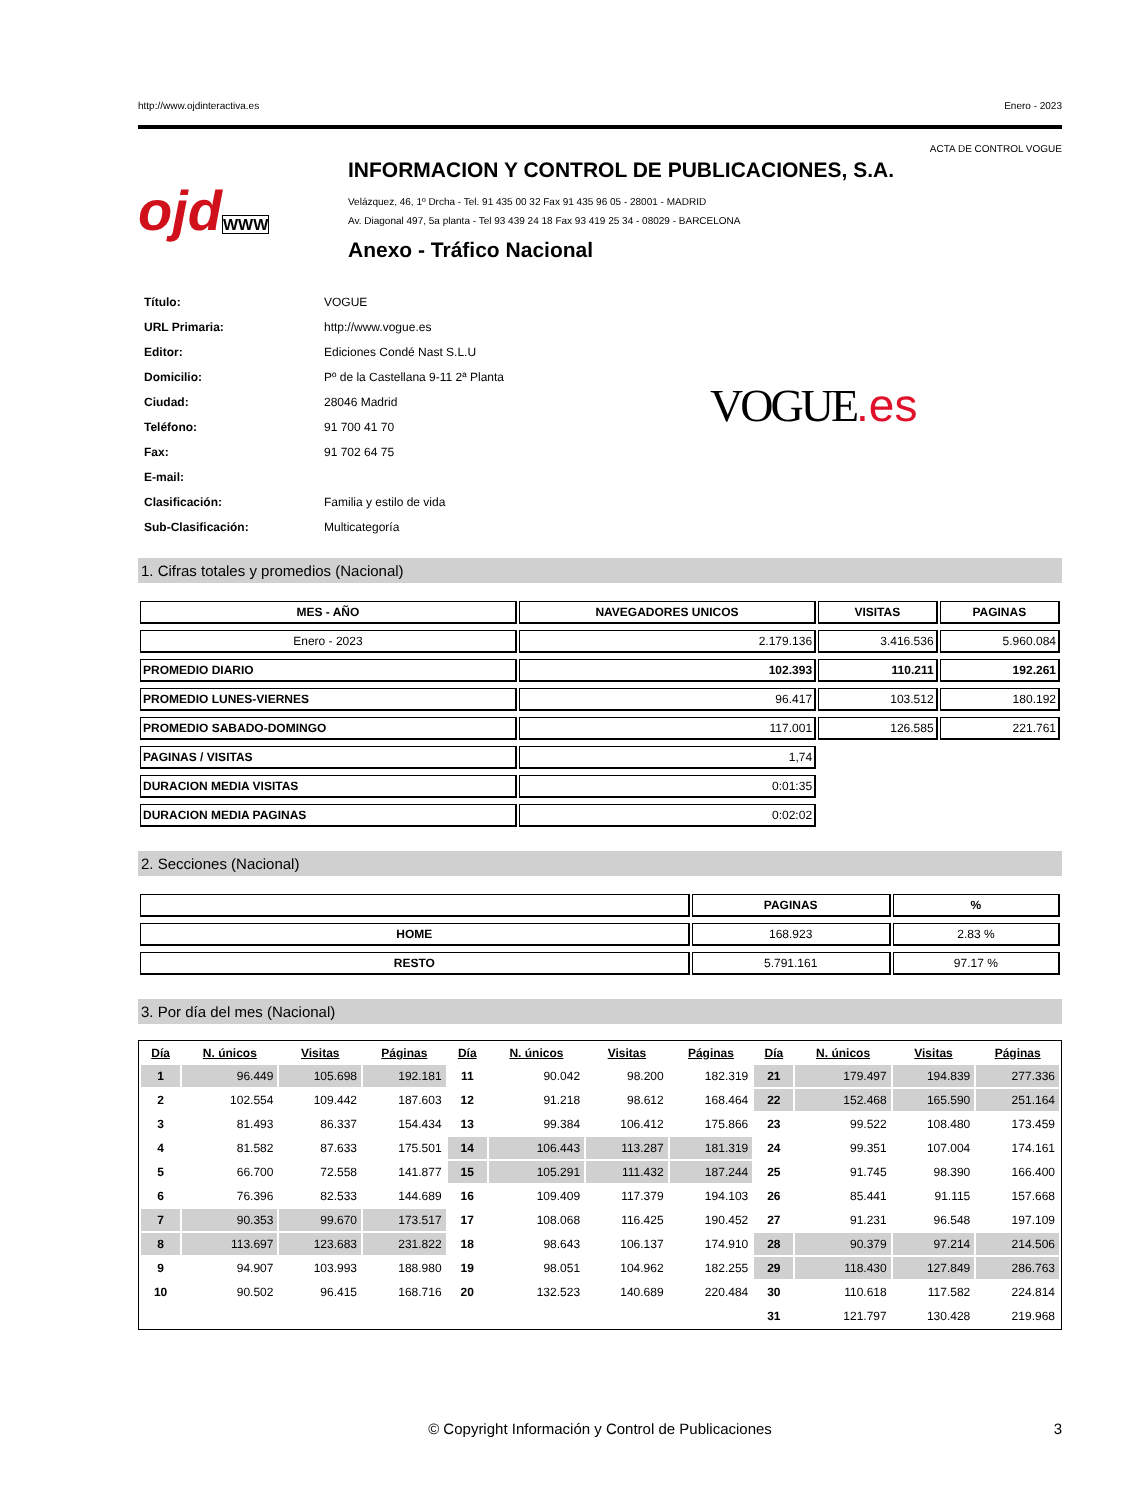http://www.ojdinteractiva.es Enero - 2023
ACTA DE CONTROL VOGUE
ojdWWW
INFORMACION Y CONTROL DE PUBLICACIONES, S.A.
Velázquez, 46, 1º Drcha - Tel. 91 435 00 32 Fax 91 435 96 05 - 28001 - MADRID
Av. Diagonal 497, 5a planta - Tel 93 439 24 18 Fax 93 419 25 34 - 08029 - BARCELONA
Anexo - Tráfico Nacional
| Título: | VOGUE |
| URL Primaria: | http://www.vogue.es |
| Editor: | Ediciones Condé Nast S.L.U |
| Domicilio: | Pº de la Castellana 9-11 2ª Planta |
| Ciudad: | 28046 Madrid |
| Teléfono: | 91 700 41 70 |
| Fax: | 91 702 64 75 |
| E-mail: | |
| Clasificación: | Familia y estilo de vida |
| Sub-Clasificación: | Multicategoría |
VOGUE.es
1. Cifras totales y promedios (Nacional)
| MES - AÑO | NAVEGADORES UNICOS | VISITAS | PAGINAS |
| --- | --- | --- | --- |
| Enero - 2023 | 2.179.136 | 3.416.536 | 5.960.084 |
| PROMEDIO DIARIO | 102.393 | 110.211 | 192.261 |
| PROMEDIO LUNES-VIERNES | 96.417 | 103.512 | 180.192 |
| PROMEDIO SABADO-DOMINGO | 117.001 | 126.585 | 221.761 |
| PAGINAS / VISITAS | 1,74 | | |
| DURACION MEDIA VISITAS | 0:01:35 | | |
| DURACION MEDIA PAGINAS | 0:02:02 | | |
2. Secciones (Nacional)
| | PAGINAS | % |
| --- | --- | --- |
| HOME | 168.923 | 2.83 % |
| RESTO | 5.791.161 | 97.17 % |
3. Por día del mes (Nacional)
| Día | N. únicos | Visitas | Páginas | Día | N. únicos | Visitas | Páginas | Día | N. únicos | Visitas | Páginas |
| --- | --- | --- | --- | --- | --- | --- | --- | --- | --- | --- | --- |
| 1 | 96.449 | 105.698 | 192.181 | 11 | 90.042 | 98.200 | 182.319 | 21 | 179.497 | 194.839 | 277.336 |
| 2 | 102.554 | 109.442 | 187.603 | 12 | 91.218 | 98.612 | 168.464 | 22 | 152.468 | 165.590 | 251.164 |
| 3 | 81.493 | 86.337 | 154.434 | 13 | 99.384 | 106.412 | 175.866 | 23 | 99.522 | 108.480 | 173.459 |
| 4 | 81.582 | 87.633 | 175.501 | 14 | 106.443 | 113.287 | 181.319 | 24 | 99.351 | 107.004 | 174.161 |
| 5 | 66.700 | 72.558 | 141.877 | 15 | 105.291 | 111.432 | 187.244 | 25 | 91.745 | 98.390 | 166.400 |
| 6 | 76.396 | 82.533 | 144.689 | 16 | 109.409 | 117.379 | 194.103 | 26 | 85.441 | 91.115 | 157.668 |
| 7 | 90.353 | 99.670 | 173.517 | 17 | 108.068 | 116.425 | 190.452 | 27 | 91.231 | 96.548 | 197.109 |
| 8 | 113.697 | 123.683 | 231.822 | 18 | 98.643 | 106.137 | 174.910 | 28 | 90.379 | 97.214 | 214.506 |
| 9 | 94.907 | 103.993 | 188.980 | 19 | 98.051 | 104.962 | 182.255 | 29 | 118.430 | 127.849 | 286.763 |
| 10 | 90.502 | 96.415 | 168.716 | 20 | 132.523 | 140.689 | 220.484 | 30 | 110.618 | 117.582 | 224.814 |
| | | | | | | | | 31 | 121.797 | 130.428 | 219.968 |
© Copyright Información y Control de Publicaciones 3